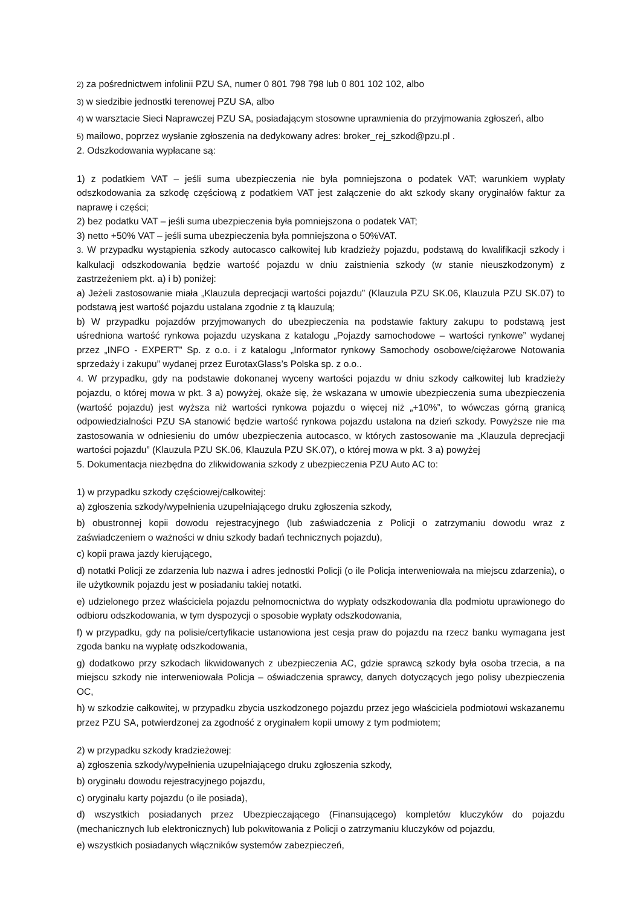2) za pośrednictwem infolinii PZU SA, numer 0 801 798 798 lub 0 801 102 102, albo
3) w siedzibie jednostki terenowej PZU SA, albo
4) w warsztacie Sieci Naprawczej PZU SA, posiadającym stosowne uprawnienia do przyjmowania zgłoszeń, albo
5) mailowo, poprzez wysłanie zgłoszenia na dedykowany adres: broker_rej_szkod@pzu.pl .
2. Odszkodowania wypłacane są:
1) z podatkiem VAT – jeśli suma ubezpieczenia nie była pomniejszona o podatek VAT; warunkiem wypłaty odszkodowania za szkodę częściową z podatkiem VAT jest załączenie do akt szkody skany oryginałów faktur za naprawę i części;
2) bez podatku VAT – jeśli suma ubezpieczenia była pomniejszona o podatek VAT;
3) netto +50% VAT – jeśli suma ubezpieczenia była pomniejszona o 50%VAT.
3. W przypadku wystąpienia szkody autocasco całkowitej lub kradzieży pojazdu, podstawą do kwalifikacji szkody i kalkulacji odszkodowania będzie wartość pojazdu w dniu zaistnienia szkody (w stanie nieuszkodzonym) z zastrzeżeniem pkt. a) i b) poniżej:
a) Jeżeli zastosowanie miała „Klauzula deprecjacji wartości pojazdu” (Klauzula PZU SK.06, Klauzula PZU SK.07) to podstawą jest wartość pojazdu ustalana zgodnie z tą klauzulą;
b) W przypadku pojazdów przyjmowanych do ubezpieczenia na podstawie faktury zakupu to podstawą jest uśredniona wartość rynkowa pojazdu uzyskana z katalogu „Pojazdy samochodowe – wartości rynkowe” wydanej przez „INFO - EXPERT” Sp. z o.o. i z katalogu „Informator rynkowy Samochody osobowe/ciężarowe Notowania sprzedaży i zakupu” wydanej przez EurotaxGlass’s Polska sp. z o.o..
4. W przypadku, gdy na podstawie dokonanej wyceny wartości pojazdu w dniu szkody całkowitej lub kradzieży pojazdu, o której mowa w pkt. 3 a) powyżej, okaże się, że wskazana w umowie ubezpieczenia suma ubezpieczenia (wartość pojazdu) jest wyższa niż wartości rynkowa pojazdu o więcej niż „+10%”, to wówczas górną granicą odpowiedzialności PZU SA stanowić będzie wartość rynkowa pojazdu ustalona na dzień szkody. Powyższe nie ma zastosowania w odniesieniu do umów ubezpieczenia autocasco, w których zastosowanie ma „Klauzula deprecjacji wartości pojazdu” (Klauzula PZU SK.06, Klauzula PZU SK.07), o której mowa w pkt. 3 a) powyżej
5. Dokumentacja niezbędna do zlikwidowania szkody z ubezpieczenia PZU Auto AC to:
1) w przypadku szkody częściowej/całkowitej:
a) zgłoszenia szkody/wypełnienia uzupełniającego druku zgłoszenia szkody,
b) obustronnej kopii dowodu rejestracyjnego (lub zaświadczenia z Policji o zatrzymaniu dowodu wraz z zaświadczeniem o ważności w dniu szkody badań technicznych pojazdu),
c) kopii prawa jazdy kierującego,
d) notatki Policji ze zdarzenia lub nazwa i adres jednostki Policji (o ile Policja interweniowała na miejscu zdarzenia), o ile użytkownik pojazdu jest w posiadaniu takiej notatki.
e) udzielonego przez właściciela pojazdu pełnomocnictwa do wypłaty odszkodowania dla podmiotu uprawionego do odbioru odszkodowania, w tym dyspozycji o sposobie wypłaty odszkodowania,
f) w przypadku, gdy na polisie/certyfikacie ustanowiona jest cesja praw do pojazdu na rzecz banku wymagana jest zgoda banku na wypłatę odszkodowania,
g) dodatkowo przy szkodach likwidowanych z ubezpieczenia AC, gdzie sprawcą szkody była osoba trzecia, a na miejscu szkody nie interweniowała Policja – oświadczenia sprawcy, danych dotyczących jego polisy ubezpieczenia OC,
h) w szkodzie całkowitej, w przypadku zbycia uszkodzonego pojazdu przez jego właściciela podmiotowi wskazanemu przez PZU SA, potwierdzonej za zgodność z oryginałem kopii umowy z tym podmiotem;
2) w przypadku szkody kradzieżowej:
a) zgłoszenia szkody/wypełnienia uzupełniającego druku zgłoszenia szkody,
b) oryginału dowodu rejestracyjnego pojazdu,
c) oryginału karty pojazdu (o ile posiada),
d) wszystkich posiadanych przez Ubezpieczającego (Finansującego) kompletów kluczyków do pojazdu (mechanicznych lub elektronicznych) lub pokwitowania z Policji o zatrzymaniu kluczyków od pojazdu,
e) wszystkich posiadanych włączników systemów zabezpieczeń,